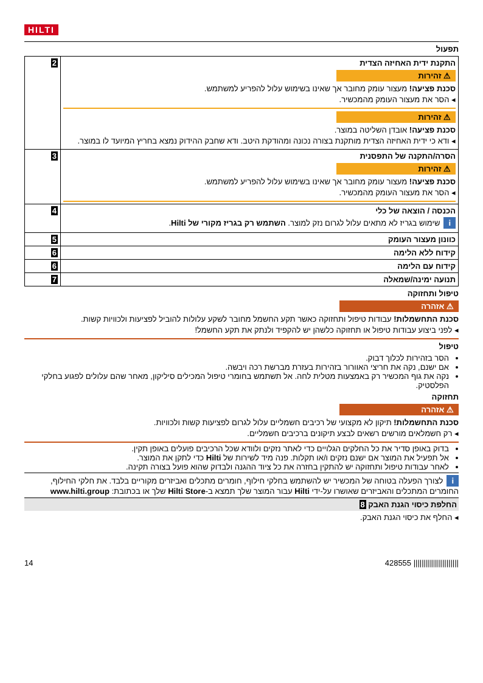HILTI
תפעול
| התקנת ידית האחיזה הצדית ⚠ זהירות סכנת פציעה! מעצור עומק מחובר אך שאינו בשימוש עלול להפריע למשתמש. ◂ הסר את מעצור העומק מהמכשיר. ⚠ זהירות סכנת פציעה! אובדן השליטה במוצר. ◂ ודא כי ידית האחיזה הצדית מותקנת בצורה נכונה ומהודקת היטב. ודא שחבק ההידוק נמצא בחריץ המיועד לו במוצר. | 2 |
| הסרה/התקנה של התפסנית ⚠ זהירות סכנת פציעה! מעצור עומק מחובר אך שאינו בשימוש עלול להפריע למשתמש. ◂ הסר את מעצור העומק מהמכשיר. | 3 |
| הכנסה / הוצאה של כלי i שימוש בגריז לא מתאים עלול לגרום נזק למוצר. השתמש רק בגריז מקורי של Hilti . | 4 |
| כוונון מעצור העומק | 5 |
| קידוח ללא הלימה | 6 |
| קידוח עם הלימה | 6 |
| תנועה ימינה/שמאלה | 7 |
טיפול ותחזוקה
⚠ אזהרה
סכנת התחשמלות! עבודות טיפול ותחזוקה כאשר תקע החשמל מחובר לשקע עלולות להוביל לפציעות ולכוויות קשות.
◂ לפני ביצוע עבודות טיפול או תחזוקה כלשהן יש להקפיד ולנתק את תקע החשמל!
טיפול
הסר בזהירות לכלוך דבוק.
אם ישנם, נקה את חריצי האוורור בזהירות בעזרת מברשת רכה ויבשה.
נקה את גוף המכשיר רק באמצעות מטלית לחה. אל תשתמש בחומרי טיפול המכילים סיליקון, מאחר שהם עלולים לפגוע בחלקי הפלסטיק.
תחזוקה
⚠ אזהרה
סכנת התחשמלות! תיקון לא מקצועי של רכיבים חשמליים עלול לגרום לפציעות קשות ולכוויות.
◂ רק חשמלאים מורשים רשאים לבצע תיקונים ברכיבים חשמליים.
בדוק באופן סדיר את כל החלקים הגלויים כדי לאתר נזקים ולוודא שכל הרכיבים פועלים באופן תקין.
אל תפעיל את המוצר אם ישנם נזקים ו/או תקלות. פנה מיד לשירות של Hilti כדי לתקן את המוצר.
לאחר עבודות טיפול ותחזוקה יש להתקין בחזרה את כל ציוד ההגנה ולבדוק שהוא פועל בצורה תקינה.
i לצורך הפעלה בטוחה של המכשיר יש להשתמש בחלקי חילוף, חומרים מתכלים ואביזרים מקוריים בלבד. את חלקי החילוף, החומרים המתכלים והאביזרים שאושרו על-ידי Hilti עבור המוצר שלך תמצא ב-Hilti Store שלך או בכתובת: www.hilti.group
החלפת כיסוי הגנת האבק 8
◂ החלף את כיסוי הגנת האבק.
14 428555 ||||||||||||||||||||||